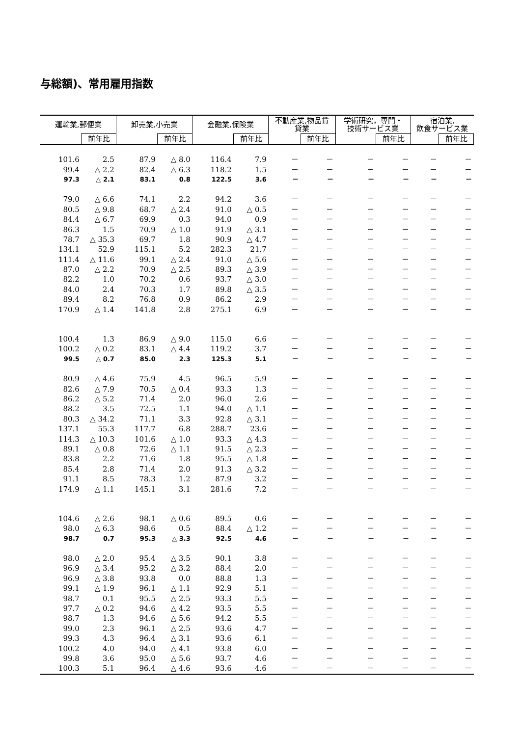与総額)、常用雇用指数
| 運輸業,郵便業 | | 卸売業,小売業 | | 金融業,保険業 | | 不動産業,物品賃 貸業 | | 学術研究，専門・ 技術サービス業 | | 宿泊業, 飲食サービス業 | |
| --- | --- | --- | --- | --- | --- | --- | --- | --- | --- | --- | --- |
| | 前年比 | | 前年比 | | 前年比 | | 前年比 | | 前年比 | | 前年比 |
| 101.6 | 2.5 | 87.9 | △ 8.0 | 116.4 | 7.9 | － | － | － | － | － | － |
| 99.4 | △ 2.2 | 82.4 | △ 6.3 | 118.2 | 1.5 | － | － | － | － | － | － |
| 97.3 | △ 2.1 | 83.1 | 0.8 | 122.5 | 3.6 | － | － | － | － | － | － |
| 79.0 | △ 6.6 | 74.1 | 2.2 | 94.2 | 3.6 | － | － | － | － | － | － |
| 80.5 | △ 9.8 | 68.7 | △ 2.4 | 91.0 | △ 0.5 | － | － | － | － | － | － |
| 84.4 | △ 6.7 | 69.9 | 0.3 | 94.0 | 0.9 | － | － | － | － | － | － |
| 86.3 | 1.5 | 70.9 | △ 1.0 | 91.9 | △ 3.1 | － | － | － | － | － | － |
| 78.7 | △ 35.3 | 69.7 | 1.8 | 90.9 | △ 4.7 | － | － | － | － | － | － |
| 134.1 | 52.9 | 115.1 | 5.2 | 282.3 | 21.7 | － | － | － | － | － | － |
| 111.4 | △ 11.6 | 99.1 | △ 2.4 | 91.0 | △ 5.6 | － | － | － | － | － | － |
| 87.0 | △ 2.2 | 70.9 | △ 2.5 | 89.3 | △ 3.9 | － | － | － | － | － | － |
| 82.2 | 1.0 | 70.2 | 0.6 | 93.7 | △ 3.0 | － | － | － | － | － | － |
| 84.0 | 2.4 | 70.3 | 1.7 | 89.8 | △ 3.5 | － | － | － | － | － | － |
| 89.4 | 8.2 | 76.8 | 0.9 | 86.2 | 2.9 | － | － | － | － | － | － |
| 170.9 | △ 1.4 | 141.8 | 2.8 | 275.1 | 6.9 | － | － | － | － | － | － |
| 100.4 | 1.3 | 86.9 | △ 9.0 | 115.0 | 6.6 | － | － | － | － | － | － |
| 100.2 | △ 0.2 | 83.1 | △ 4.4 | 119.2 | 3.7 | － | － | － | － | － | － |
| 99.5 | △ 0.7 | 85.0 | 2.3 | 125.3 | 5.1 | － | － | － | － | － | － |
| 80.9 | △ 4.6 | 75.9 | 4.5 | 96.5 | 5.9 | － | － | － | － | － | － |
| 82.6 | △ 7.9 | 70.5 | △ 0.4 | 93.3 | 1.3 | － | － | － | － | － | － |
| 86.2 | △ 5.2 | 71.4 | 2.0 | 96.0 | 2.6 | － | － | － | － | － | － |
| 88.2 | 3.5 | 72.5 | 1.1 | 94.0 | △ 1.1 | － | － | － | － | － | － |
| 80.3 | △ 34.2 | 71.1 | 3.3 | 92.8 | △ 3.1 | － | － | － | － | － | － |
| 137.1 | 55.3 | 117.7 | 6.8 | 288.7 | 23.6 | － | － | － | － | － | － |
| 114.3 | △ 10.3 | 101.6 | △ 1.0 | 93.3 | △ 4.3 | － | － | － | － | － | － |
| 89.1 | △ 0.8 | 72.6 | △ 1.1 | 91.5 | △ 2.3 | － | － | － | － | － | － |
| 83.8 | 2.2 | 71.6 | 1.8 | 95.5 | △ 1.8 | － | － | － | － | － | － |
| 85.4 | 2.8 | 71.4 | 2.0 | 91.3 | △ 3.2 | － | － | － | － | － | － |
| 91.1 | 8.5 | 78.3 | 1.2 | 87.9 | 3.2 | － | － | － | － | － | － |
| 174.9 | △ 1.1 | 145.1 | 3.1 | 281.6 | 7.2 | － | － | － | － | － | － |
| 104.6 | △ 2.6 | 98.1 | △ 0.6 | 89.5 | 0.6 | － | － | － | － | － | － |
| 98.0 | △ 6.3 | 98.6 | 0.5 | 88.4 | △ 1.2 | － | － | － | － | － | － |
| 98.7 | 0.7 | 95.3 | △ 3.3 | 92.5 | 4.6 | － | － | － | － | － | － |
| 98.0 | △ 2.0 | 95.4 | △ 3.5 | 90.1 | 3.8 | － | － | － | － | － | － |
| 96.9 | △ 3.4 | 95.2 | △ 3.2 | 88.4 | 2.0 | － | － | － | － | － | － |
| 96.9 | △ 3.8 | 93.8 | 0.0 | 88.8 | 1.3 | － | － | － | － | － | － |
| 99.1 | △ 1.9 | 96.1 | △ 1.1 | 92.9 | 5.1 | － | － | － | － | － | － |
| 98.7 | 0.1 | 95.5 | △ 2.5 | 93.3 | 5.5 | － | － | － | － | － | － |
| 97.7 | △ 0.2 | 94.6 | △ 4.2 | 93.5 | 5.5 | － | － | － | － | － | － |
| 98.7 | 1.3 | 94.6 | △ 5.6 | 94.2 | 5.5 | － | － | － | － | － | － |
| 99.0 | 2.3 | 96.1 | △ 2.5 | 93.6 | 4.7 | － | － | － | － | － | － |
| 99.3 | 4.3 | 96.4 | △ 3.1 | 93.6 | 6.1 | － | － | － | － | － | － |
| 100.2 | 4.0 | 94.0 | △ 4.1 | 93.8 | 6.0 | － | － | － | － | － | － |
| 99.8 | 3.6 | 95.0 | △ 5.6 | 93.7 | 4.6 | － | － | － | － | － | － |
| 100.3 | 5.1 | 96.4 | △ 4.6 | 93.6 | 4.6 | － | － | － | － | － | － |